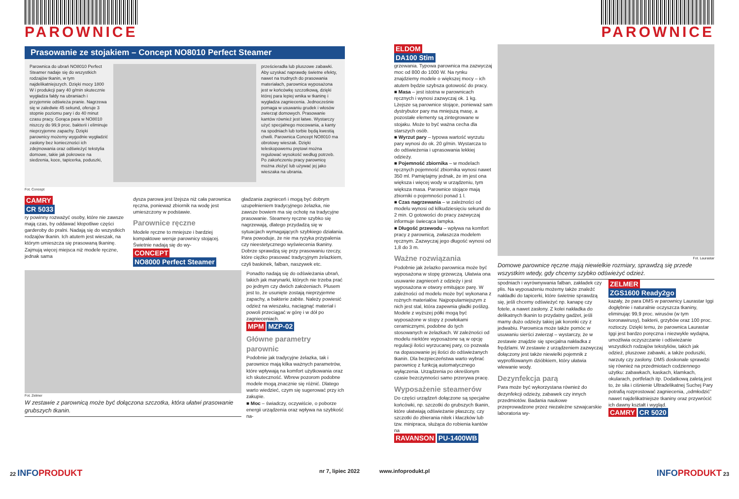PAROWNICE
Prasowanie ze stojakiem – Concept NO8010 Perfect Steamer
Parownica do ubrań NO8010 Perfect Steamer nadaje się do wszystkich rodzajów tkanin, w tym najdelikatniejszych. Dzięki mocy 1800 W i produkcji pary 40 g/min skutecznie wygładza fałdy na ubraniach i przyjemnie odświeża pranie. Nagrzewa się w zaledwie 45 sekund, oferuje 3 stopnie poziomu pary i do 40 minut czasu pracy. Gorąca para w NO8010 niszczy do 99,9 proc. bakterii i eliminuje nieprzyjemne zapachy. Dzięki parownicy możemy wygodnie wygładzić zasłony bez konieczności ich zdejmowania oraz odświeżyć tekstylia domowe, takie jak pokrowce na siedzenia, koce, tapicerka, poduszki,
prześcieradła lub pluszowe zabawki. Aby uzyskać naprawdę świetne efekty, nawet na trudnych do prasowania materiałach, parownica wyposażona jest w końcówkę szczotkową, dzięki której para lepiej wnika w tkaninę i wygładza zagniecenia. Jednocześnie pomaga w usuwaniu grudek i włosów zwierząt domowych. Prasowanie kantów również jest łatwe. Wystarczy użyć specjalnego mocowania, a kanty na spodniach lub torbie będą kwestią chwili. Parownica Concept NO8010 ma obrotowy wieszak. Dzięki teleskopowemu prętowi można regulować wysokość według potrzeb. Po zakończeniu pracy parownicę można złożyć lub używać jej jako wieszaka na ubrania.
Fot. Concept
CAMRY
CR 5033
ry powinny rozważyć osoby, które nie zawsze mają czas, by oddawać kłopotliwe części garderoby do pralni. Nadają się do wszystkich rodzajów tkanin. Ich atutem jest wieszak, na którym umieszcza się prasowaną tkaninę. Zajmują więcej miejsca niż modele ręczne, jednak sama
dysza parowa jest lżejsza niż cała parownica ręczna, ponieważ zbiornik na wodę jest umieszczony w podstawie.
Parownice ręczne
Modele ręczne to mniejsze i bardziej kompaktowe wersje parownicy stojącej. Świetnie nadają się do wy-
CONCEPT
NO8000 Perfect Steamer
gładzania zagnieceń i mogą być dobrym uzupełnieniem tradycyjnego żelazka, nie zawsze bowiem ma się ochotę na tradycyjne prasowanie. Steamery ręczne szybko się nagrzewają, dlatego przydadzą się w sytuacjach wymagających szybkiego działania. Para powoduje, że nie ma ryzyka przypalenia czy nieestetycznego wyświecenia tkaniny. Dobrze sprawdzą się przy prasowaniu rzeczy, które ciężko prasować tradycyjnym żelazkiem, czyli baskinek, falban, naszywek etc.
Fot. Zelmer
W zestawie z parownicą może być dołączona szczotka, która ułatwi prasowanie grubszych tkanin.
Ponadto nadają się do odświeżania ubrań, takich jak marynarki, których nie trzeba prać po jednym czy dwóch założeniach. Plusem jest to, że usunięte zostają nieprzyjemne zapachy, a bakterie zabite. Należy powiesić odzież na wieszaku, naciągnąć materiał i powoli przeciągać w górę i w dół po zagnieceniach.
MPM MZP-02
Główne parametry parownic
Podobnie jak tradycyjne żelazka, tak i parownice mają kilka ważnych parametrów, które wpływają na komfort użytkowania oraz ich skuteczność. Wbrew pozorom podobne modele mogą znacznie się różnić. Dlatego warto wiedzieć, czym się sugerować przy ich zakupie.
■ Moc – świadczy, oczywiście, o poborze energii urządzenia oraz wpływa na szybkość na-
22 INFOPRODUKT nr 7, lipiec 2022
PAROWNICE
ELDOM
DA100 Stim
grzewania. Typowa parownica ma zazwyczaj moc od 800 do 1000 W. Na rynku znajdziemy modele o większej mocy – ich atutem będzie szybsza gotowość do pracy.
■ Masa – jest istotna w parownicach ręcznych i wynosi zazwyczaj ok. 1 kg. Lżejsze są parownice stojące, ponieważ sam dystrybutor pary ma mniejszą masę, a pozostałe elementy są zintegrowane w stojaku. Może to być ważna cecha dla starszych osób.
■ Wyrzut pary – typowa wartość wyrzutu pary wynosi do ok. 20 g/min. Wystarcza to do odświeżenia i uprasowania lekkiej odzieży.
■ Pojemność zbiornika – w modelach ręcznych pojemność zbiornika wynosi nawet 350 ml. Pamiętajmy jednak, że im jest ona większa i więcej wody w urządzeniu, tym większa masa. Parownice stojące mają zbiorniki o pojemności ponad 1 l.
■ Czas nagrzewania – w zależności od modelu wynosi od kilkudziesięciu sekund do 2 min. O gotowości do pracy zazwyczaj informuje świecąca lampka.
■ Długość przewodu – wpływa na komfort pracy z parownicą, zwłaszcza modelem ręcznym. Zazwyczaj jego długość wynosi od 1,8 do 3 m.
Ważne rozwiązania
Podobnie jak żelazko parownica może być wyposażona w stopę grzewczą. Ułatwia ona usuwanie zagnieceń z odzieży i jest wyposażona w otwory emitujące parę. W zależności od modelu może być wykonana z rożnych materiałów. Najpopularniejszym z nich jest stal, która zapewnia gładki poślizg. Modele z wyższej półki mogą być wyposażone w stopy z powłokami ceramicznymi, podobne do tych stosowanych w żelazkach. W zależności od modelu niektóre wyposażone są w opcję regulacji ilości wyrzucanej pary, co pozwala na dopasowanie jej ilości do odświeżanych tkanin. Dla bezpieczeństwa warto wybrać parownicę z funkcją automatycznego wyłączenia. Urządzenia po określonym czasie bezczynności samo przerywa pracę.
Wyposażenie steamerów
Do części urządzeń dołączone są specjalne końcówki, np. szczotki do grubszych tkanin, które ułatwiają odświeżanie płaszczy, czy szczotki do zbierania nitek i kłaczków lub tzw. minipraса, służąca do robienia kantów na
RAVANSON PU-1400WB
Fot. Laurastar
Domowe parownice ręczne mają niewielkie rozmiary, sprawdzą się przede wszystkim wtedy, gdy chcemy szybko odświeżyć odzież.
spodniach i wyrównywania falban, zakładek czy plis. Na wyposażeniu możemy także znaleźć nakładki do tapicerki, które świetnie sprawdzą się, jeśli chcemy odświeżyć np. kanapę czy fotele, a nawet zasłony. Z kolei nakładka do delikatnych tkanin to przydatny gadżet, jeśli mamy dużo odzieży takiej jak koronki czy z jedwabiu. Parownica może także pomóc w usuwaniu sierści zwierząt – wystarczy, że w zestawie znajdzie się specjalna nakładka z frędzlami. W zestawie z urządzeniem zazwyczaj dołączony jest także niewielki pojemnik z wyprofilowanym dzióbkiem, który ułatwia wlewanie wody.
Dezynfekcja parą
Para może być wykorzystana również do dezynfekcji odzieży, zabawek czy innych przedmiotów. Badania naukowe przeprowadzone przez niezależne szwajcarskie laboratoria wy-
ZELMER
ZGS1600 Ready2go
kazały, że para DMS w parownicy Laurastar Iggi dogłębnie i naturalnie oczyszcza tkaniny, eliminując 99,9 proc. wirusów (w tym koronawirusy), bakterii, grzybów oraz 100 proc. roztoczy. Dzięki temu, że parownica Laurastar Iggi jest bardzo poręczna i niezwykle wydajna, umożliwia oczyszczanie i odświeżanie wszystkich rodzajów tekstyliów, takich jak odzież, pluszowe zabawki, a także poduszki, narzuty czy zasłony. DMS doskonale sprawdzi się również na przedmiotach codziennego użytku: zabawkach, kaskach, klamkach, okularach, portfelach itp. Dodatkową zaletą jest to, że siła i ciśnienie Ultradelikatnej Suchej Pary potrafią rozprostować zagniecenia, „odmłodzić” nawet najdelikatniejsze tkaniny oraz przywrócić ich dawny kształt i wygląd.
CAMRY CR 5020
www.infoprodukt.pl INFOPRODUKT 23